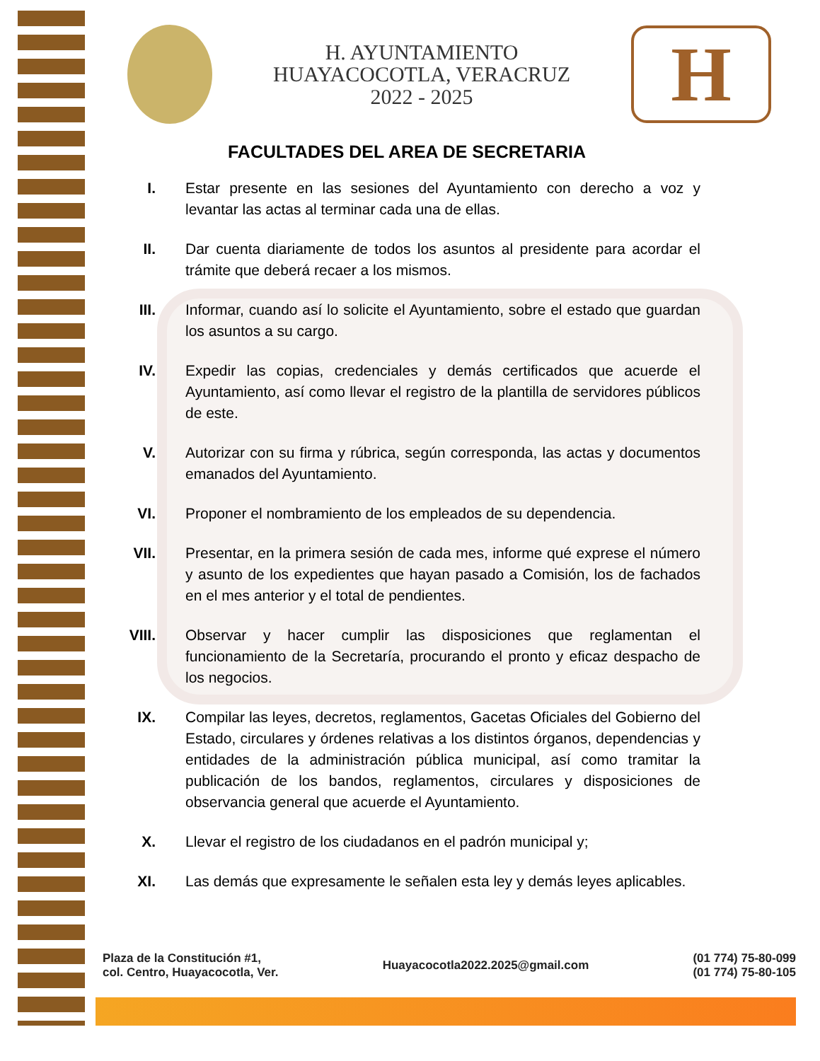H. AYUNTAMIENTO
HUAYACOCOTLA, VERACRUZ
2022 - 2025
H
FACULTADES DEL AREA DE SECRETARIA
I. Estar presente en las sesiones del Ayuntamiento con derecho a voz y levantar las actas al terminar cada una de ellas.
II. Dar cuenta diariamente de todos los asuntos al presidente para acordar el trámite que deberá recaer a los mismos.
III. Informar, cuando así lo solicite el Ayuntamiento, sobre el estado que guardan los asuntos a su cargo.
IV. Expedir las copias, credenciales y demás certificados que acuerde el Ayuntamiento, así como llevar el registro de la plantilla de servidores públicos de este.
V. Autorizar con su firma y rúbrica, según corresponda, las actas y documentos emanados del Ayuntamiento.
VI. Proponer el nombramiento de los empleados de su dependencia.
VII. Presentar, en la primera sesión de cada mes, informe qué exprese el número y asunto de los expedientes que hayan pasado a Comisión, los de fachados en el mes anterior y el total de pendientes.
VIII. Observar y hacer cumplir las disposiciones que reglamentan el funcionamiento de la Secretaría, procurando el pronto y eficaz despacho de los negocios.
IX. Compilar las leyes, decretos, reglamentos, Gacetas Oficiales del Gobierno del Estado, circulares y órdenes relativas a los distintos órganos, dependencias y entidades de la administración pública municipal, así como tramitar la publicación de los bandos, reglamentos, circulares y disposiciones de observancia general que acuerde el Ayuntamiento.
X. Llevar el registro de los ciudadanos en el padrón municipal y;
XI. Las demás que expresamente le señalen esta ley y demás leyes aplicables.
Plaza de la Constitución #1,
col. Centro, Huayacocotla, Ver.
Huayacocotla2022.2025@gmail.com
(01 774) 75-80-099
(01 774) 75-80-105